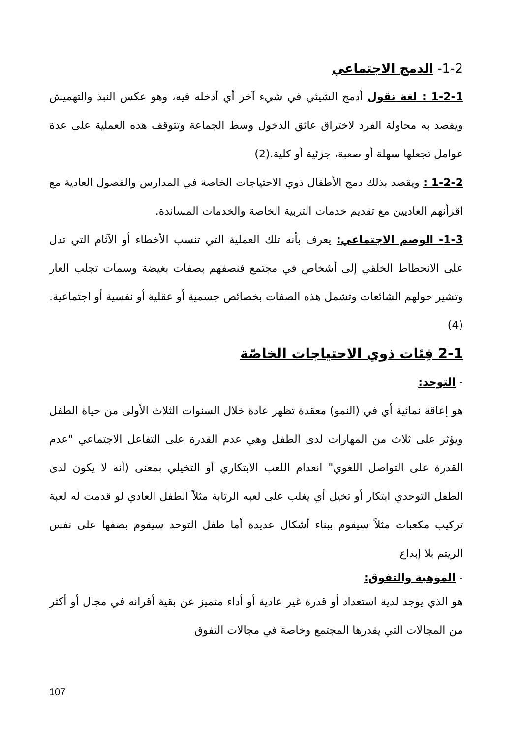1-2- الدمج الاجتماعي
1-2-1 : لغة نقول أدمج الشيئي في شيء آخر أي أدخله فيه، وهو عكس النبذ والتهميش ويقصد به محاولة الفرد لاختراق عائق الدخول وسط الجماعة وتتوقف هذه العملية على عدة عوامل تجعلها سهلة أو صعبة، جزئية أو كلية.(2)
1-2-2 : ويقصد بذلك دمج الأطفال ذوي الاحتياجات الخاصة في المدارس والفصول العادية مع اقرأنهم العاديين مع تقديم خدمات التربية الخاصة والخدمات المساندة.
1-3- الوصم الاجتماعي: يعرف بأنه تلك العملية التي تنسب الأخطاء أو الآثام التي تدل على الانحطاط الخلقي إلى أشخاص في مجتمع فنصفهم بصفات بغيضة وسمات تجلب العار وتشير حولهم الشائعات وتشمل هذه الصفات بخصائص جسمية أو عقلية أو نفسية أو اجتماعية.(4)
2-1 فِئات ذوي الاحتياجات الخاصّة
- التوحد:
هو إعاقة نمائية أي في (النمو) معقدة تظهر عادة خلال السنوات الثلاث الأولى من حياة الطفل ويؤثر على ثلاث من المهارات لدى الطفل وهي عدم القدرة على التفاعل الاجتماعي "عدم القدرة على التواصل اللغوي" انعدام اللعب الابتكاري أو التخيلي بمعنى (أنه لا يكون لدى الطفل التوحدي ابتكار أو تخيل أي يغلب على لعبه الرتابة مثلاً الطفل العادي لو قدمت له لعبة تركيب مكعبات مثلاً سيقوم ببناء أشكال عديدة أما طفل التوحد سيقوم بصفها على نفس الريتم بلا إبداع
- الموهبة والتفوق:
هو الذي يوجد لدية استعداد أو قدرة غير عادية أو أداء متميز عن بقية أقرانه في مجال أو أكثر من المجالات التي يقدرها المجتمع وخاصة في مجالات التفوق
107